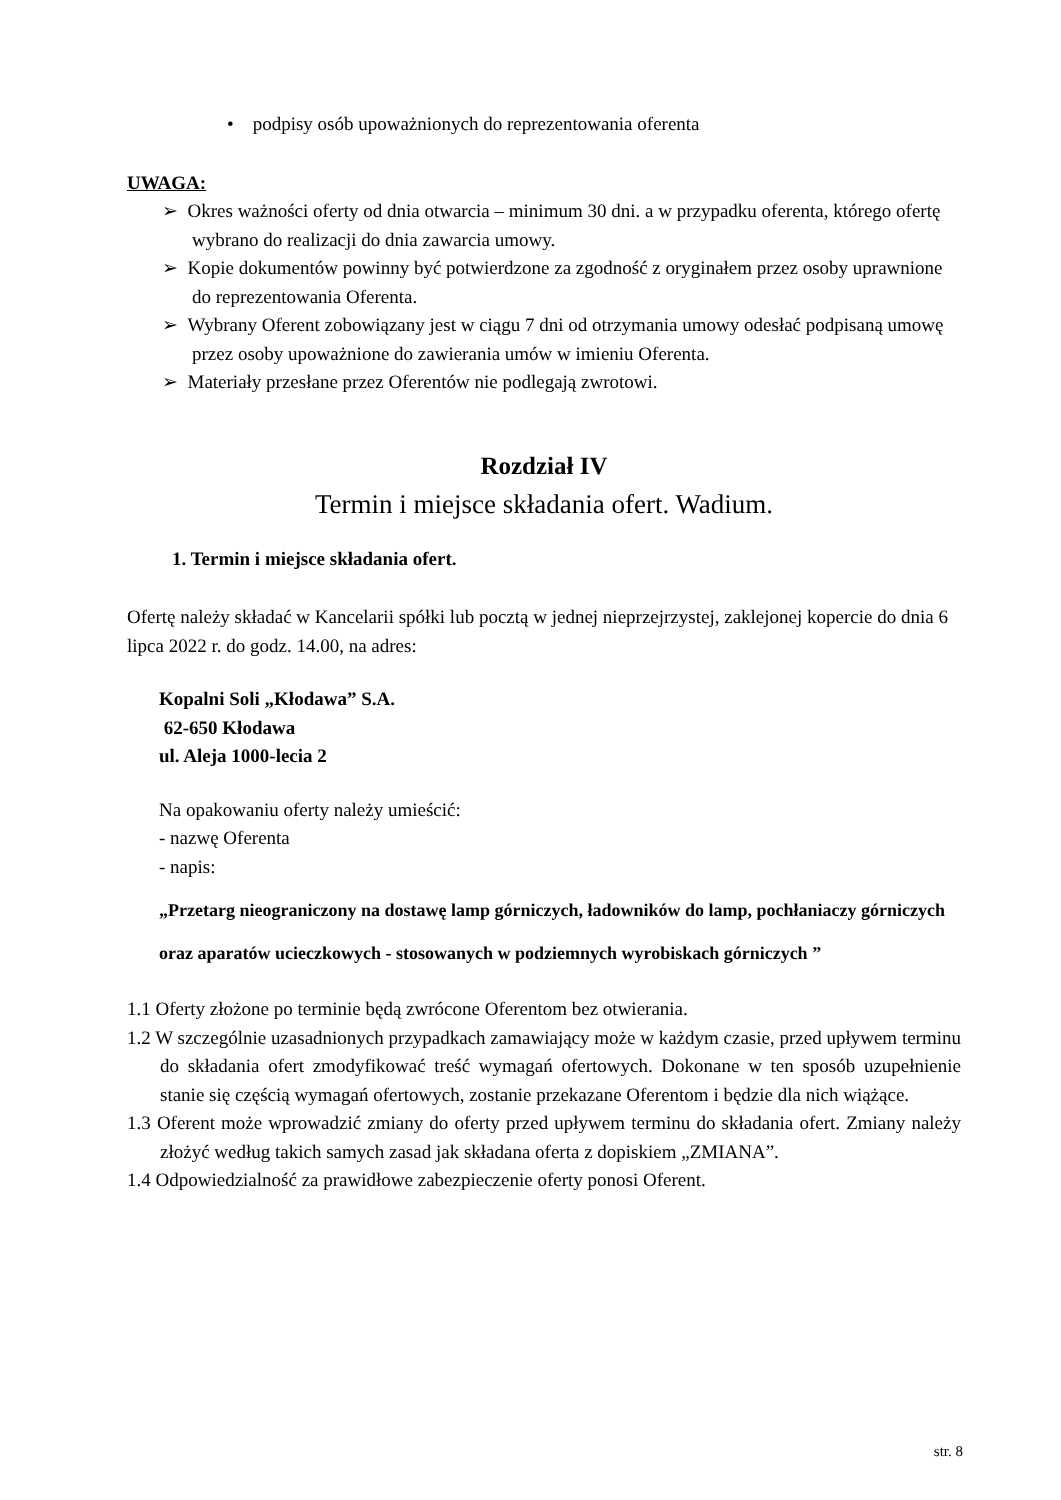• podpisy osób upoważnionych do reprezentowania oferenta
UWAGA:
➢ Okres ważności oferty od dnia otwarcia – minimum 30 dni. a w przypadku oferenta, którego ofertę wybrano do realizacji do dnia zawarcia umowy.
➢ Kopie dokumentów powinny być potwierdzone za zgodność z oryginałem przez osoby uprawnione do reprezentowania Oferenta.
➢ Wybrany Oferent zobowiązany jest w ciągu 7 dni od otrzymania umowy odesłać podpisaną umowę przez osoby upoważnione do zawierania umów w imieniu Oferenta.
➢ Materiały przesłane przez Oferentów nie podlegają zwrotowi.
Rozdział IV
Termin i miejsce składania ofert. Wadium.
1. Termin i miejsce składania ofert.
Ofertę należy składać w Kancelarii spółki lub pocztą w jednej nieprzejrzystej, zaklejonej kopercie do dnia 6 lipca 2022 r. do godz. 14.00, na adres:
Kopalni Soli „Kłodawa” S.A.
62-650 Kłodawa
ul. Aleja 1000-lecia 2
Na opakowaniu oferty należy umieścić:
- nazwę Oferenta
- napis:
„Przetarg nieograniczony na dostawę lamp górniczych, ładowników do lamp, pochłaniaczy górniczych oraz aparatów ucieczkowych - stosowanych w podziemnych wyrobiskach górniczych ”
1.1 Oferty złożone po terminie będą zwrócone Oferentom bez otwierania.
1.2 W szczególnie uzasadnionych przypadkach zamawiający może w każdym czasie, przed upływem terminu do składania ofert zmodyfikować treść wymagań ofertowych. Dokonane w ten sposób uzupełnienie stanie się częścią wymagań ofertowych, zostanie przekazane Oferentom i będzie dla nich wiążące.
1.3 Oferent może wprowadzić zmiany do oferty przed upływem terminu do składania ofert. Zmiany należy złożyć według takich samych zasad jak składana oferta z dopiskiem „ZMIANA”.
1.4 Odpowiedzialność za prawidłowe zabezpieczenie oferty ponosi Oferent.
str. 8